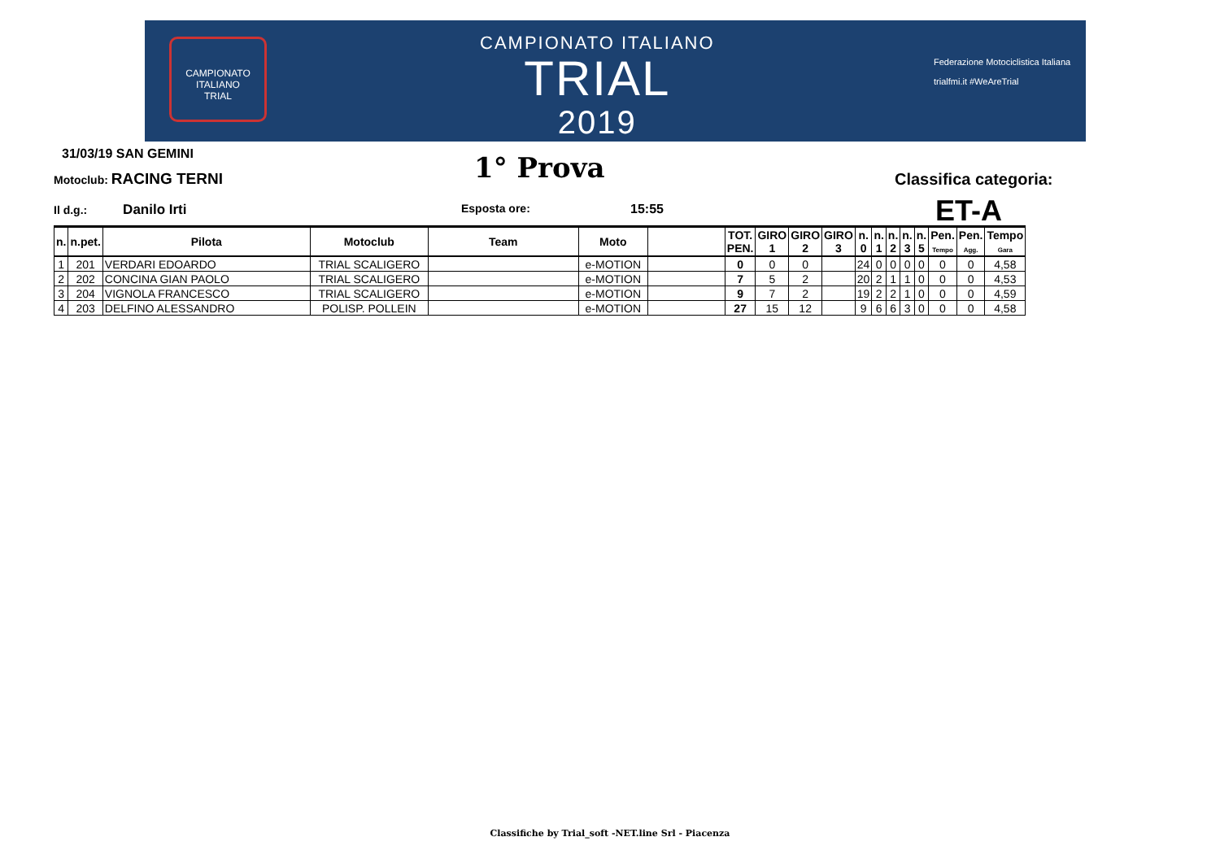CAMPIONATO ITALIANO
TRIAL
CAMPIONATO ITALIANO
TRIAL
2019
Federazione Motociclistica Italiana
trialfmi.it #WeAreTrial
31/03/19 SAN GEMINI 1° Prova
Motoclub: RACING TERNI Classifica categoria:
Il d.g.: Danilo Irti Esposta ore: 15:55 ET-A
| n. | n.pet. | Pilota | Motoclub | Team | Moto | | TOT. PEN. | GIRO 1 | GIRO 2 | GIRO 3 | n. 0 | n. 1 | n. 2 | n. 3 | n. 5 | Pen. Tempo | Pen. Agg. | Tempo Gara |
| --- | --- | --- | --- | --- | --- | --- | --- | --- | --- | --- | --- | --- | --- | --- | --- | --- | --- | --- |
| 1 | 201 | VERDARI EDOARDO | TRIAL SCALIGERO | | e-MOTION | | 0 | 0 | 0 | | 24 | 0 | 0 | 0 | 0 | 0 | 0 | 4,58 |
| 2 | 202 | CONCINA GIAN PAOLO | TRIAL SCALIGERO | | e-MOTION | | 7 | 5 | 2 | | 20 | 2 | 1 | 1 | 0 | 0 | 0 | 4,53 |
| 3 | 204 | VIGNOLA FRANCESCO | TRIAL SCALIGERO | | e-MOTION | | 9 | 7 | 2 | | 19 | 2 | 2 | 1 | 0 | 0 | 0 | 4,59 |
| 4 | 203 | DELFINO ALESSANDRO | POLISP. POLLEIN | | e-MOTION | | 27 | 15 | 12 | | 9 | 6 | 6 | 3 | 0 | 0 | 0 | 4,58 |
Classifiche by Trial_soft -NET.line Srl - Piacenza